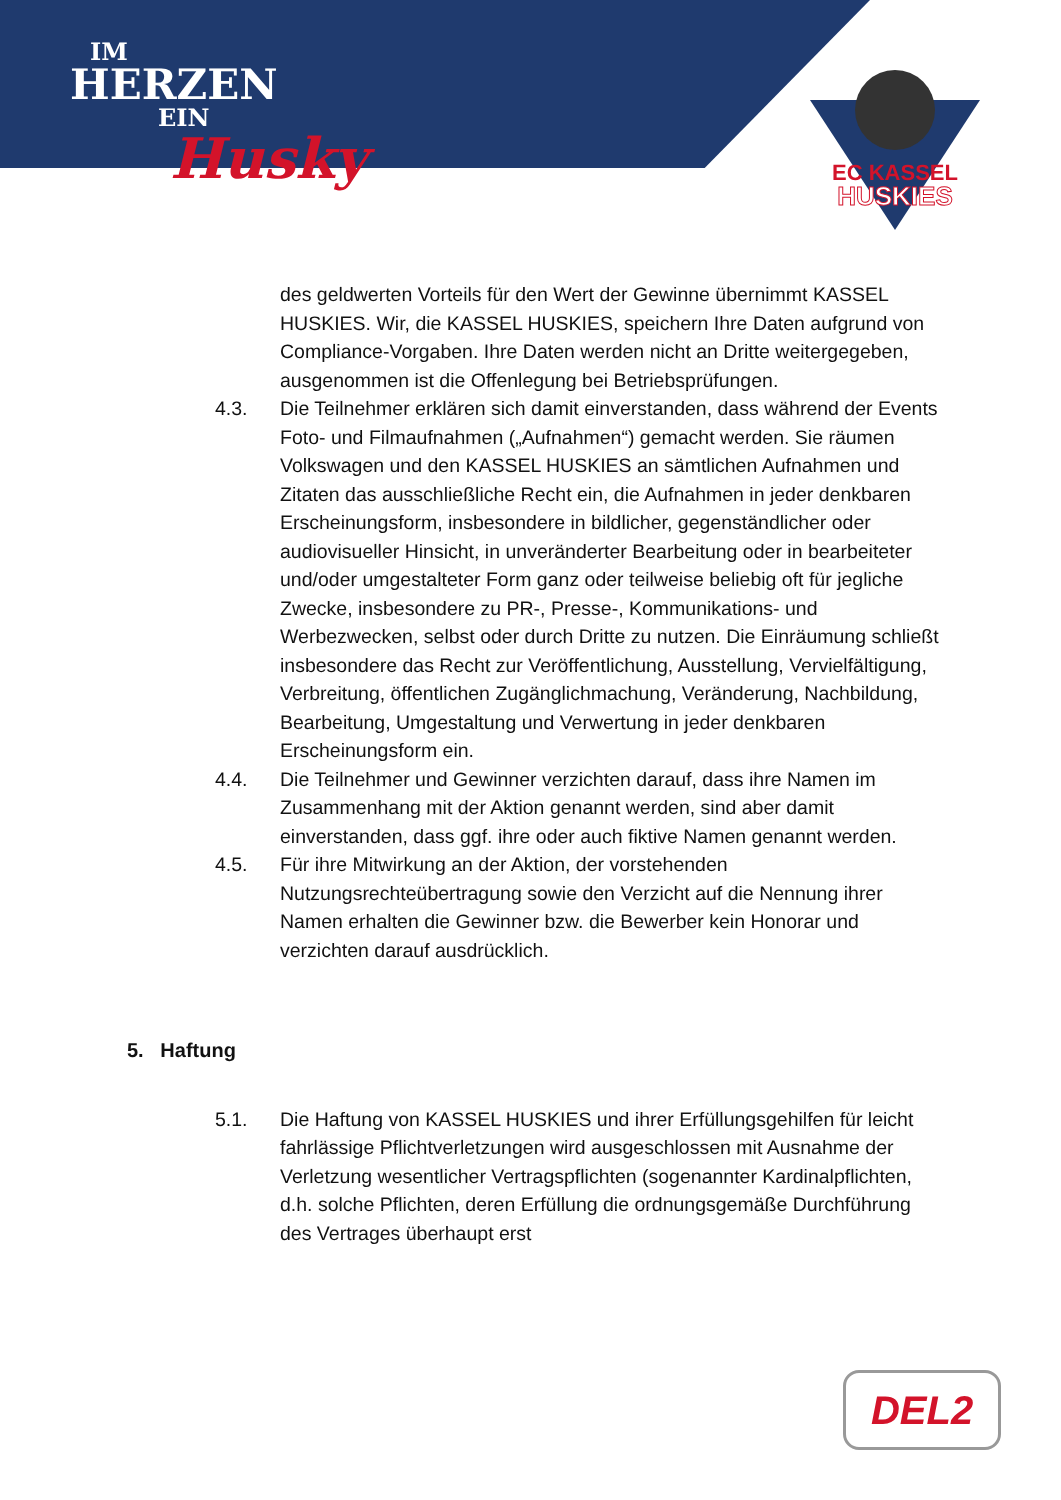IM
HERZEN
EIN
Husky
EC KASSEL
HUSKIES
des geldwerten Vorteils für den Wert der Gewinne übernimmt KASSEL HUSKIES. Wir, die KASSEL HUSKIES, speichern Ihre Daten aufgrund von Compliance-Vorgaben. Ihre Daten werden nicht an Dritte weitergegeben, ausgenommen ist die Offenlegung bei Betriebsprüfungen.
4.3. Die Teilnehmer erklären sich damit einverstanden, dass während der Events Foto- und Filmaufnahmen („Aufnahmen“) gemacht werden. Sie räumen Volkswagen und den KASSEL HUSKIES an sämtlichen Aufnahmen und Zitaten das ausschließliche Recht ein, die Aufnahmen in jeder denkbaren Erscheinungsform, insbesondere in bildlicher, gegenständlicher oder audiovisueller Hinsicht, in unveränderter Bearbeitung oder in bearbeiteter und/oder umgestalteter Form ganz oder teilweise beliebig oft für jegliche Zwecke, insbesondere zu PR-, Presse-, Kommunikations- und Werbezwecken, selbst oder durch Dritte zu nutzen. Die Einräumung schließt insbesondere das Recht zur Veröffentlichung, Ausstellung, Vervielfältigung, Verbreitung, öffentlichen Zugänglichmachung, Veränderung, Nachbildung, Bearbeitung, Umgestaltung und Verwertung in jeder denkbaren Erscheinungsform ein.
4.4. Die Teilnehmer und Gewinner verzichten darauf, dass ihre Namen im Zusammenhang mit der Aktion genannt werden, sind aber damit einverstanden, dass ggf. ihre oder auch fiktive Namen genannt werden.
4.5. Für ihre Mitwirkung an der Aktion, der vorstehenden Nutzungsrechteübertragung sowie den Verzicht auf die Nennung ihrer Namen erhalten die Gewinner bzw. die Bewerber kein Honorar und verzichten darauf ausdrücklich.
5. Haftung
5.1. Die Haftung von KASSEL HUSKIES und ihrer Erfüllungsgehilfen für leicht fahrlässige Pflichtverletzungen wird ausgeschlossen mit Ausnahme der Verletzung wesentlicher Vertragspflichten (sogenannter Kardinalpflichten, d.h. solche Pflichten, deren Erfüllung die ordnungsgemäße Durchführung des Vertrages überhaupt erst
DEL2